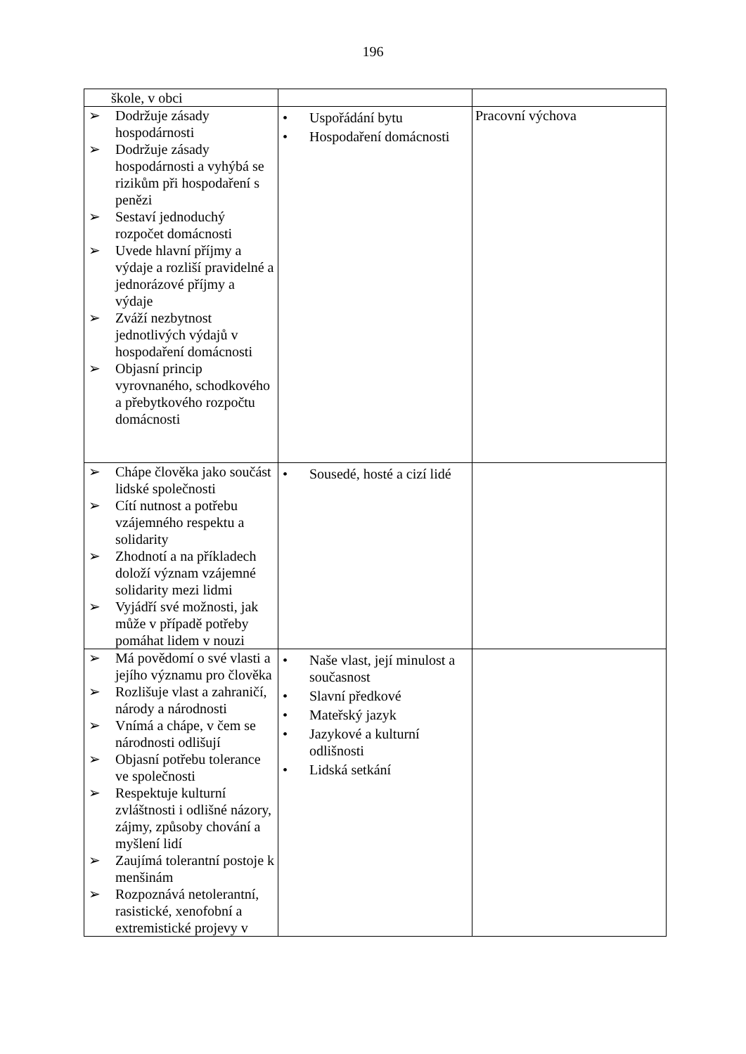196
| škole, v obci | | |
| ➢ Dodržuje zásady hospodárnosti ➢ Dodržuje zásady hospodárnosti a vyhýbá se rizikům při hospodaření s penězi ➢ Sestaví jednoduchý rozpočet domácnosti ➢ Uvede hlavní příjmy a výdaje a rozliší pravidelné a jednorázové příjmy a výdaje ➢ Zváží nezbytnost jednotlivých výdajů v hospodaření domácnosti ➢ Objasní princip vyrovnaného, schodkového a přebytkového rozpočtu domácnosti | • Uspořádání bytu • Hospodaření domácnosti | Pracovní výchova |
| ➢ Chápe člověka jako součást lidské společnosti ➢ Cítí nutnost a potřebu vzájemného respektu a solidarity ➢ Zhodnotí a na příkladech doloží význam vzájemné solidarity mezi lidmi ➢ Vyjádří své možnosti, jak může v případě potřeby pomáhat lidem v nouzi | • Sousedé, hosté a cizí lidé | |
| ➢ Má povědomí o své vlasti a jejího významu pro člověka ➢ Rozlišuje vlast a zahraničí, národy a národnosti ➢ Vnímá a chápe, v čem se národnosti odlišují ➢ Objasní potřebu tolerance ve společnosti ➢ Respektuje kulturní zvláštnosti i odlišné názory, zájmy, způsoby chování a myšlení lidí ➢ Zaujímá tolerantní postoje k menšinám ➢ Rozpoznává netolerantní, rasistické, xenofobní a extremistické projevy v | • Naše vlast, její minulost a současnost • Slavní předkové • Mateřský jazyk • Jazykové a kulturní odlišnosti • Lidská setkání | |